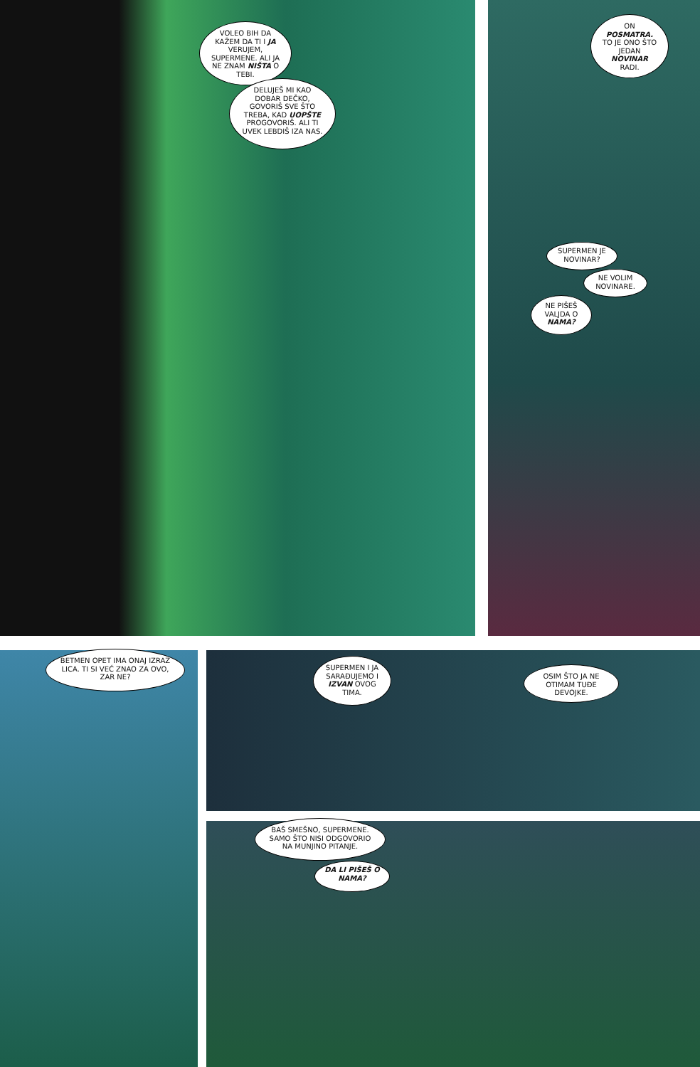VOLEO BIH DA KAŽEM DA TI I JA VERUJEM, SUPERMENE. ALI JA NE ZNAM NIŠTA O TEBI.
DELUJEŠ MI KAO DOBAR DEČKO, GOVORIŠ SVE ŠTO TREBA, KAD UOPŠTE PROGOVORIŠ. ALI TI UVEK LEBDIŠ IZA NAS.
ON POSMATRA. TO JE ONO ŠTO JEDAN NOVINAR RADI.
SUPERMEN JE NOVINAR?
NE VOLIM NOVINARE.
NE PIŠEŠ VALJDA O NAMA?
BETMEN OPET IMA ONAJ IZRAZ LICA. TI SI VEĆ ZNAO ZA OVO, ZAR NE?
SUPERMEN I JA SARAĐUJEMO I IZVAN OVOG TIMA.
OSIM ŠTO JA NE OTIMAM TUĐE DEVOJKE.
BAŠ SMEŠNO, SUPERMENE. SAMO ŠTO NISI ODGOVORIO NA MUNJINO PITANJE.
DA LI PIŠEŠ O NAMA?